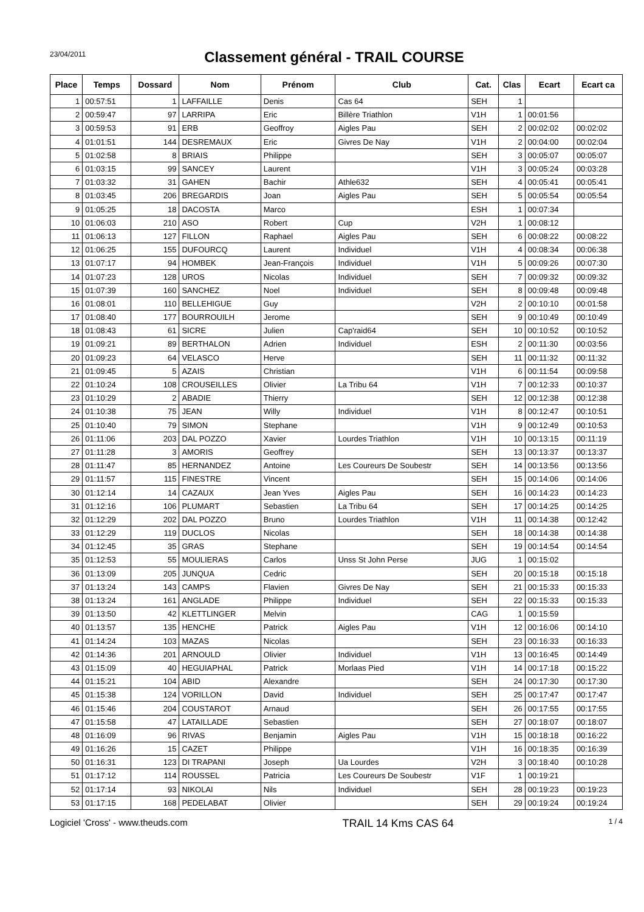23/04/2011
Classement général - TRAIL COURSE
| Place | Temps | Dossard | Nom | Prénom | Club | Cat. | Clas | Ecart | Ecart ca |
| --- | --- | --- | --- | --- | --- | --- | --- | --- | --- |
| 1 | 00:57:51 | 1 | LAFFAILLE | Denis | Cas 64 | SEH | 1 | | |
| 2 | 00:59:47 | 97 | LARRIPA | Eric | Billère Triathlon | V1H | 1 | 00:01:56 | |
| 3 | 00:59:53 | 91 | ERB | Geoffroy | Aigles Pau | SEH | 2 | 00:02:02 | 00:02:02 |
| 4 | 01:01:51 | 144 | DESREMAUX | Eric | Givres De Nay | V1H | 2 | 00:04:00 | 00:02:04 |
| 5 | 01:02:58 | 8 | BRIAIS | Philippe | | SEH | 3 | 00:05:07 | 00:05:07 |
| 6 | 01:03:15 | 99 | SANCEY | Laurent | | V1H | 3 | 00:05:24 | 00:03:28 |
| 7 | 01:03:32 | 31 | GAHEN | Bachir | Athle632 | SEH | 4 | 00:05:41 | 00:05:41 |
| 8 | 01:03:45 | 206 | BREGARDIS | Joan | Aigles Pau | SEH | 5 | 00:05:54 | 00:05:54 |
| 9 | 01:05:25 | 18 | DACOSTA | Marco | | ESH | 1 | 00:07:34 | |
| 10 | 01:06:03 | 210 | ASO | Robert | Cup | V2H | 1 | 00:08:12 | |
| 11 | 01:06:13 | 127 | FILLON | Raphael | Aigles Pau | SEH | 6 | 00:08:22 | 00:08:22 |
| 12 | 01:06:25 | 155 | DUFOURCQ | Laurent | Individuel | V1H | 4 | 00:08:34 | 00:06:38 |
| 13 | 01:07:17 | 94 | HOMBEK | Jean-François | Individuel | V1H | 5 | 00:09:26 | 00:07:30 |
| 14 | 01:07:23 | 128 | UROS | Nicolas | Individuel | SEH | 7 | 00:09:32 | 00:09:32 |
| 15 | 01:07:39 | 160 | SANCHEZ | Noel | Individuel | SEH | 8 | 00:09:48 | 00:09:48 |
| 16 | 01:08:01 | 110 | BELLEHIGUE | Guy | | V2H | 2 | 00:10:10 | 00:01:58 |
| 17 | 01:08:40 | 177 | BOURROUILH | Jerome | | SEH | 9 | 00:10:49 | 00:10:49 |
| 18 | 01:08:43 | 61 | SICRE | Julien | Cap'raid64 | SEH | 10 | 00:10:52 | 00:10:52 |
| 19 | 01:09:21 | 89 | BERTHALON | Adrien | Individuel | ESH | 2 | 00:11:30 | 00:03:56 |
| 20 | 01:09:23 | 64 | VELASCO | Herve | | SEH | 11 | 00:11:32 | 00:11:32 |
| 21 | 01:09:45 | 5 | AZAIS | Christian | | V1H | 6 | 00:11:54 | 00:09:58 |
| 22 | 01:10:24 | 108 | CROUSEILLES | Olivier | La Tribu 64 | V1H | 7 | 00:12:33 | 00:10:37 |
| 23 | 01:10:29 | 2 | ABADIE | Thierry | | SEH | 12 | 00:12:38 | 00:12:38 |
| 24 | 01:10:38 | 75 | JEAN | Willy | Individuel | V1H | 8 | 00:12:47 | 00:10:51 |
| 25 | 01:10:40 | 79 | SIMON | Stephane | | V1H | 9 | 00:12:49 | 00:10:53 |
| 26 | 01:11:06 | 203 | DAL POZZO | Xavier | Lourdes Triathlon | V1H | 10 | 00:13:15 | 00:11:19 |
| 27 | 01:11:28 | 3 | AMORIS | Geoffrey | | SEH | 13 | 00:13:37 | 00:13:37 |
| 28 | 01:11:47 | 85 | HERNANDEZ | Antoine | Les Coureurs De Soubestr | SEH | 14 | 00:13:56 | 00:13:56 |
| 29 | 01:11:57 | 115 | FINESTRE | Vincent | | SEH | 15 | 00:14:06 | 00:14:06 |
| 30 | 01:12:14 | 14 | CAZAUX | Jean Yves | Aigles Pau | SEH | 16 | 00:14:23 | 00:14:23 |
| 31 | 01:12:16 | 106 | PLUMART | Sebastien | La Tribu 64 | SEH | 17 | 00:14:25 | 00:14:25 |
| 32 | 01:12:29 | 202 | DAL POZZO | Bruno | Lourdes Triathlon | V1H | 11 | 00:14:38 | 00:12:42 |
| 33 | 01:12:29 | 119 | DUCLOS | Nicolas | | SEH | 18 | 00:14:38 | 00:14:38 |
| 34 | 01:12:45 | 35 | GRAS | Stephane | | SEH | 19 | 00:14:54 | 00:14:54 |
| 35 | 01:12:53 | 55 | MOULIERAS | Carlos | Unss St John Perse | JUG | 1 | 00:15:02 | |
| 36 | 01:13:09 | 205 | JUNQUA | Cedric | | SEH | 20 | 00:15:18 | 00:15:18 |
| 37 | 01:13:24 | 143 | CAMPS | Flavien | Givres De Nay | SEH | 21 | 00:15:33 | 00:15:33 |
| 38 | 01:13:24 | 161 | ANGLADE | Philippe | Individuel | SEH | 22 | 00:15:33 | 00:15:33 |
| 39 | 01:13:50 | 42 | KLETTLINGER | Melvin | | CAG | 1 | 00:15:59 | |
| 40 | 01:13:57 | 135 | HENCHE | Patrick | Aigles Pau | V1H | 12 | 00:16:06 | 00:14:10 |
| 41 | 01:14:24 | 103 | MAZAS | Nicolas | | SEH | 23 | 00:16:33 | 00:16:33 |
| 42 | 01:14:36 | 201 | ARNOULD | Olivier | Individuel | V1H | 13 | 00:16:45 | 00:14:49 |
| 43 | 01:15:09 | 40 | HEGUIAPHAL | Patrick | Morlaas Pied | V1H | 14 | 00:17:18 | 00:15:22 |
| 44 | 01:15:21 | 104 | ABID | Alexandre | | SEH | 24 | 00:17:30 | 00:17:30 |
| 45 | 01:15:38 | 124 | VORILLON | David | Individuel | SEH | 25 | 00:17:47 | 00:17:47 |
| 46 | 01:15:46 | 204 | COUSTAROT | Arnaud | | SEH | 26 | 00:17:55 | 00:17:55 |
| 47 | 01:15:58 | 47 | LATAILLADE | Sebastien | | SEH | 27 | 00:18:07 | 00:18:07 |
| 48 | 01:16:09 | 96 | RIVAS | Benjamin | Aigles Pau | V1H | 15 | 00:18:18 | 00:16:22 |
| 49 | 01:16:26 | 15 | CAZET | Philippe | | V1H | 16 | 00:18:35 | 00:16:39 |
| 50 | 01:16:31 | 123 | DI TRAPANI | Joseph | Ua Lourdes | V2H | 3 | 00:18:40 | 00:10:28 |
| 51 | 01:17:12 | 114 | ROUSSEL | Patricia | Les Coureurs De Soubestr | V1F | 1 | 00:19:21 | |
| 52 | 01:17:14 | 93 | NIKOLAI | Nils | Individuel | SEH | 28 | 00:19:23 | 00:19:23 |
| 53 | 01:17:15 | 168 | PEDELABAT | Olivier | | SEH | 29 | 00:19:24 | 00:19:24 |
Logiciel 'Cross' - www.theuds.com TRAIL 14 Kms CAS 64 1 / 4